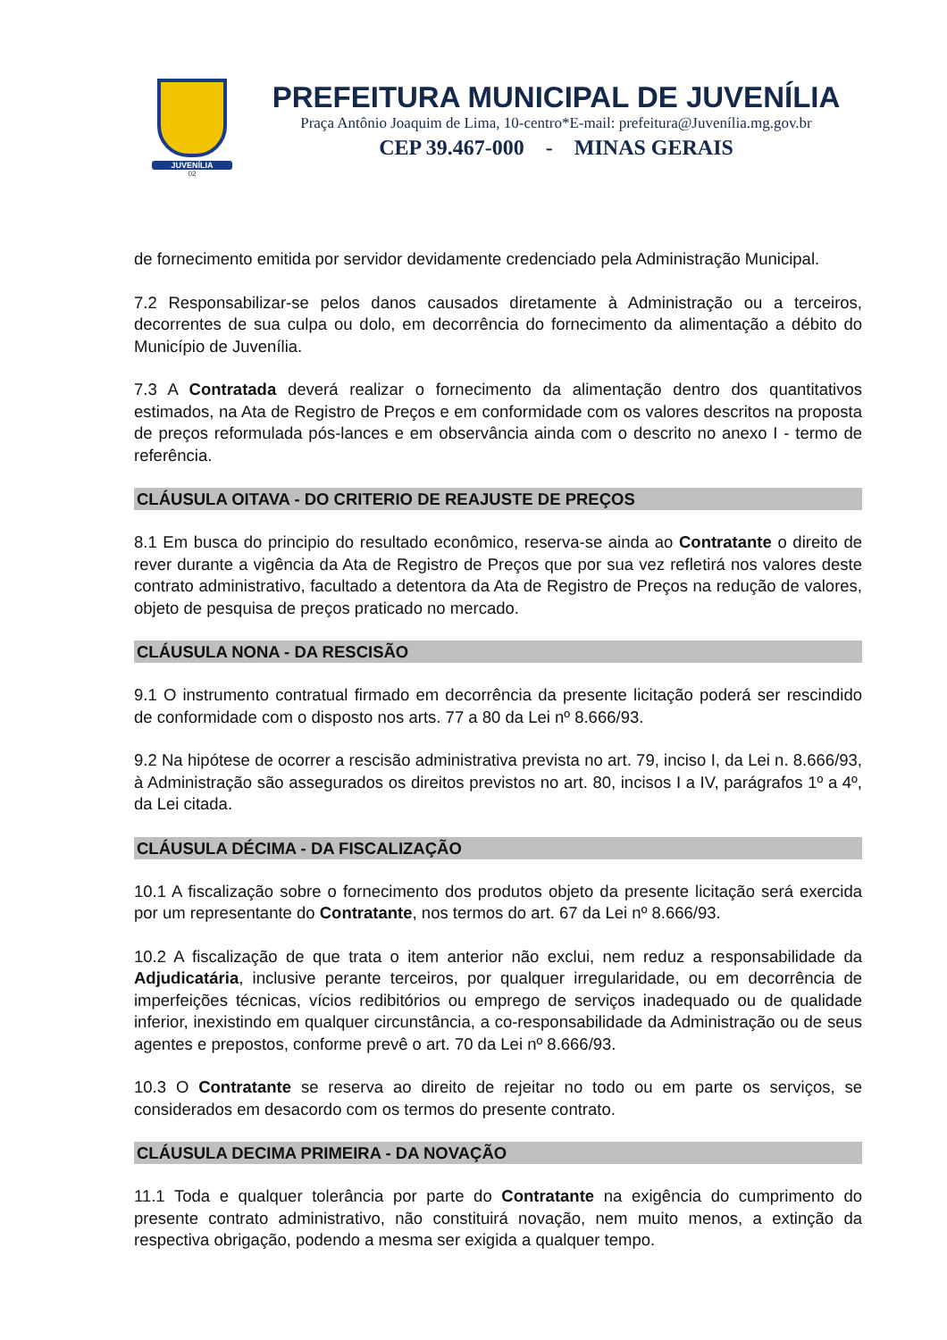JUVENÍLIA
02
PREFEITURA MUNICIPAL DE JUVENÍLIA
Praça Antônio Joaquim de Lima, 10-centro*E-mail: prefeitura@Juvenília.mg.gov.br
CEP 39.467-000 - MINAS GERAIS
de fornecimento emitida por servidor devidamente credenciado pela Administração Municipal.
7.2 Responsabilizar-se pelos danos causados diretamente à Administração ou a terceiros, decorrentes de sua culpa ou dolo, em decorrência do fornecimento da alimentação a débito do Município de Juvenília.
7.3 A Contratada deverá realizar o fornecimento da alimentação dentro dos quantitativos estimados, na Ata de Registro de Preços e em conformidade com os valores descritos na proposta de preços reformulada pós-lances e em observância ainda com o descrito no anexo I - termo de referência.
CLÁUSULA OITAVA - DO CRITERIO DE REAJUSTE DE PREÇOS
8.1 Em busca do principio do resultado econômico, reserva-se ainda ao Contratante o direito de rever durante a vigência da Ata de Registro de Preços que por sua vez refletirá nos valores deste contrato administrativo, facultado a detentora da Ata de Registro de Preços na redução de valores, objeto de pesquisa de preços praticado no mercado.
CLÁUSULA NONA - DA RESCISÃO
9.1 O instrumento contratual firmado em decorrência da presente licitação poderá ser rescindido de conformidade com o disposto nos arts. 77 a 80 da Lei nº 8.666/93.
9.2 Na hipótese de ocorrer a rescisão administrativa prevista no art. 79, inciso I, da Lei n. 8.666/93, à Administração são assegurados os direitos previstos no art. 80, incisos I a IV, parágrafos 1º a 4º, da Lei citada.
CLÁUSULA DÉCIMA - DA FISCALIZAÇÃO
10.1 A fiscalização sobre o fornecimento dos produtos objeto da presente licitação será exercida por um representante do Contratante, nos termos do art. 67 da Lei nº 8.666/93.
10.2 A fiscalização de que trata o item anterior não exclui, nem reduz a responsabilidade da Adjudicatária, inclusive perante terceiros, por qualquer irregularidade, ou em decorrência de imperfeições técnicas, vícios redibitórios ou emprego de serviços inadequado ou de qualidade inferior, inexistindo em qualquer circunstância, a co-responsabilidade da Administração ou de seus agentes e prepostos, conforme prevê o art. 70 da Lei nº 8.666/93.
10.3 O Contratante se reserva ao direito de rejeitar no todo ou em parte os serviços, se considerados em desacordo com os termos do presente contrato.
CLÁUSULA DECIMA PRIMEIRA - DA NOVAÇÃO
11.1 Toda e qualquer tolerância por parte do Contratante na exigência do cumprimento do presente contrato administrativo, não constituirá novação, nem muito menos, a extinção da respectiva obrigação, podendo a mesma ser exigida a qualquer tempo.